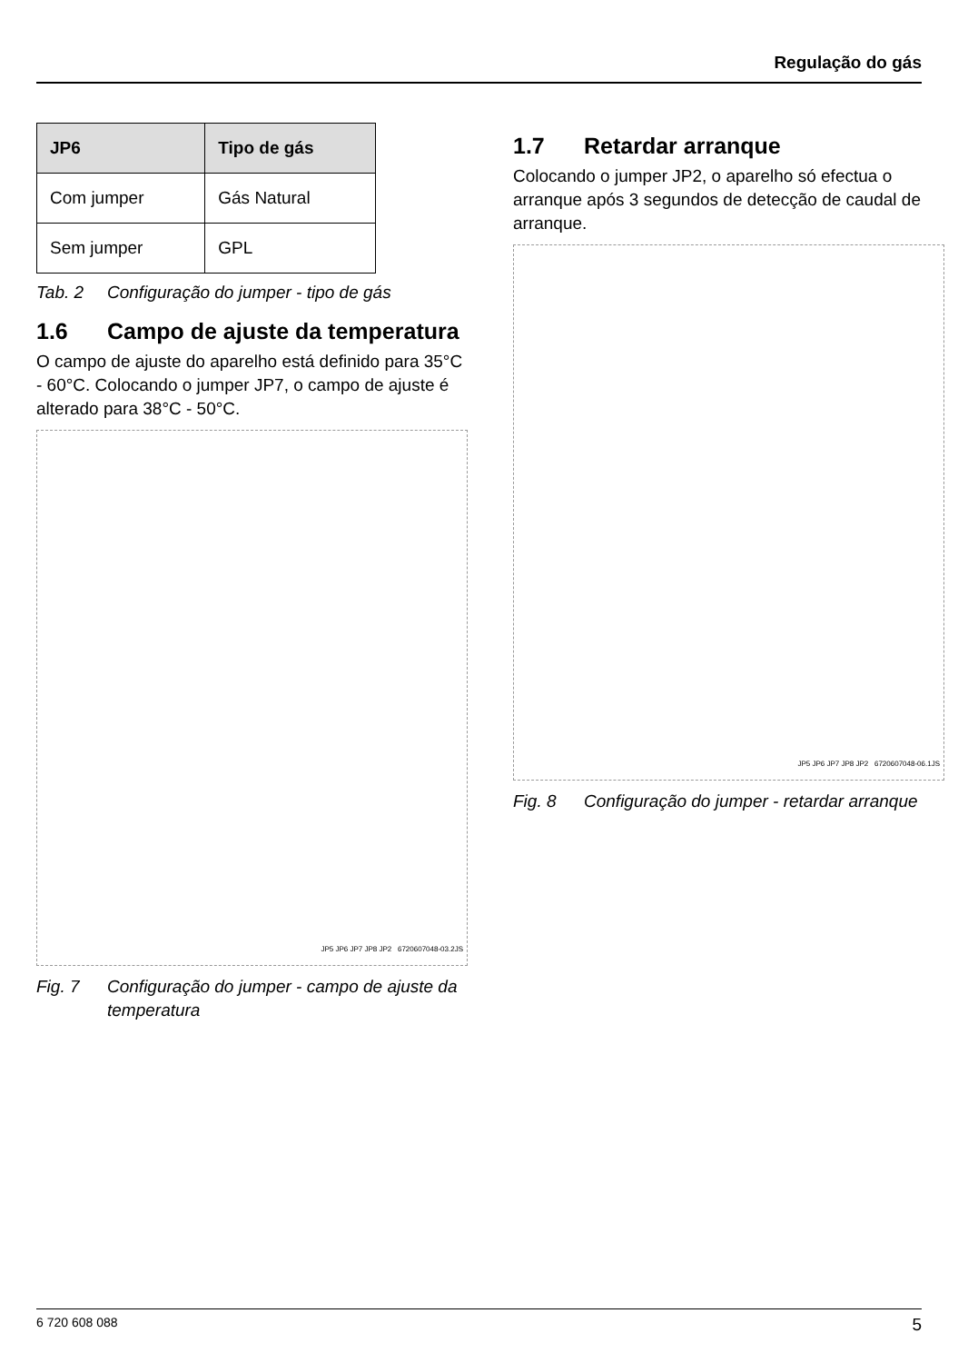Regulação do gás
| JP6 | Tipo de gás |
| --- | --- |
| Com jumper | Gás Natural |
| Sem jumper | GPL |
Tab. 2 Configuração do jumper - tipo de gás
1.6 Campo de ajuste da temperatura
O campo de ajuste do aparelho está definido para 35°C - 60°C. Colocando o jumper JP7, o campo de ajuste é alterado para 38°C - 50°C.
JP5 JP6 JP7 JP8 JP2 6720607048-03.2JS
Fig. 7 Configuração do jumper - campo de ajuste da temperatura
1.7 Retardar arranque
Colocando o jumper JP2, o aparelho só efectua o arranque após 3 segundos de detecção de caudal de arranque.
JP5 JP6 JP7 JP8 JP2 6720607048-06.1JS
Fig. 8 Configuração do jumper - retardar arranque
6 720 608 088 5